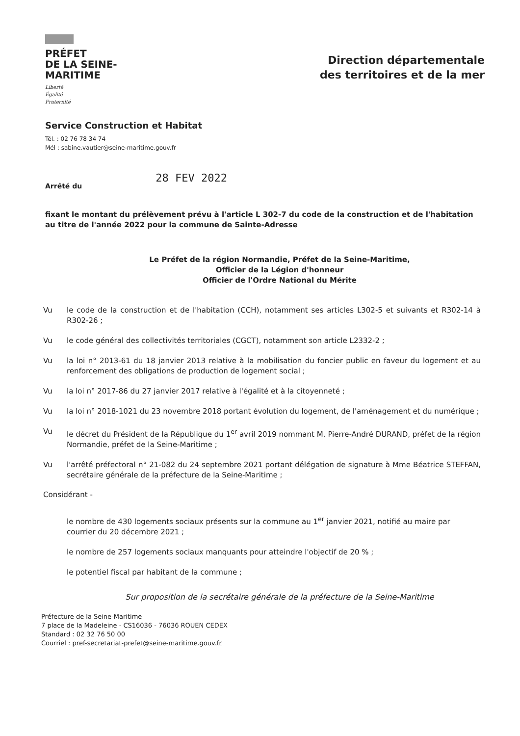PRÉFET
DE LA SEINE-
MARITIME
Liberté
Égalité
Fraternité
Direction départementale
des territoires et de la mer
Service Construction et Habitat
Tél. : 02 76 78 34 74
Mél : sabine.vautier@seine-maritime.gouv.fr
Arrêté du 28 FEV 2022
fixant le montant du prélèvement prévu à l'article L 302-7 du code de la construction et de l'habitation au titre de l'année 2022 pour la commune de Sainte-Adresse
Le Préfet de la région Normandie, Préfet de la Seine-Maritime,
Officier de la Légion d'honneur
Officier de l'Ordre National du Mérite
Vu le code de la construction et de l'habitation (CCH), notamment ses articles L302-5 et suivants et R302-14 à R302-26 ;
Vu le code général des collectivités territoriales (CGCT), notamment son article L2332-2 ;
Vu la loi n° 2013-61 du 18 janvier 2013 relative à la mobilisation du foncier public en faveur du logement et au renforcement des obligations de production de logement social ;
Vu la loi n° 2017-86 du 27 janvier 2017 relative à l'égalité et à la citoyenneté ;
Vu la loi n° 2018-1021 du 23 novembre 2018 portant évolution du logement, de l'aménagement et du numérique ;
Vu le décret du Président de la République du 1<sup>er</sup> avril 2019 nommant M. Pierre-André DURAND, préfet de la région Normandie, préfet de la Seine-Maritime ;
Vu l'arrêté préfectoral n° 21-082 du 24 septembre 2021 portant délégation de signature à Mme Béatrice STEFFAN, secrétaire générale de la préfecture de la Seine-Maritime ;
Considérant -
le nombre de 430 logements sociaux présents sur la commune au 1<sup>er</sup> janvier 2021, notifié au maire par courrier du 20 décembre 2021 ;
le nombre de 257 logements sociaux manquants pour atteindre l'objectif de 20 % ;
le potentiel fiscal par habitant de la commune ;
Sur proposition de la secrétaire générale de la préfecture de la Seine-Maritime
Préfecture de la Seine-Maritime
7 place de la Madeleine - CS16036 - 76036 ROUEN CEDEX
Standard : 02 32 76 50 00
Courriel : pref-secretariat-prefet@seine-maritime.gouv.fr